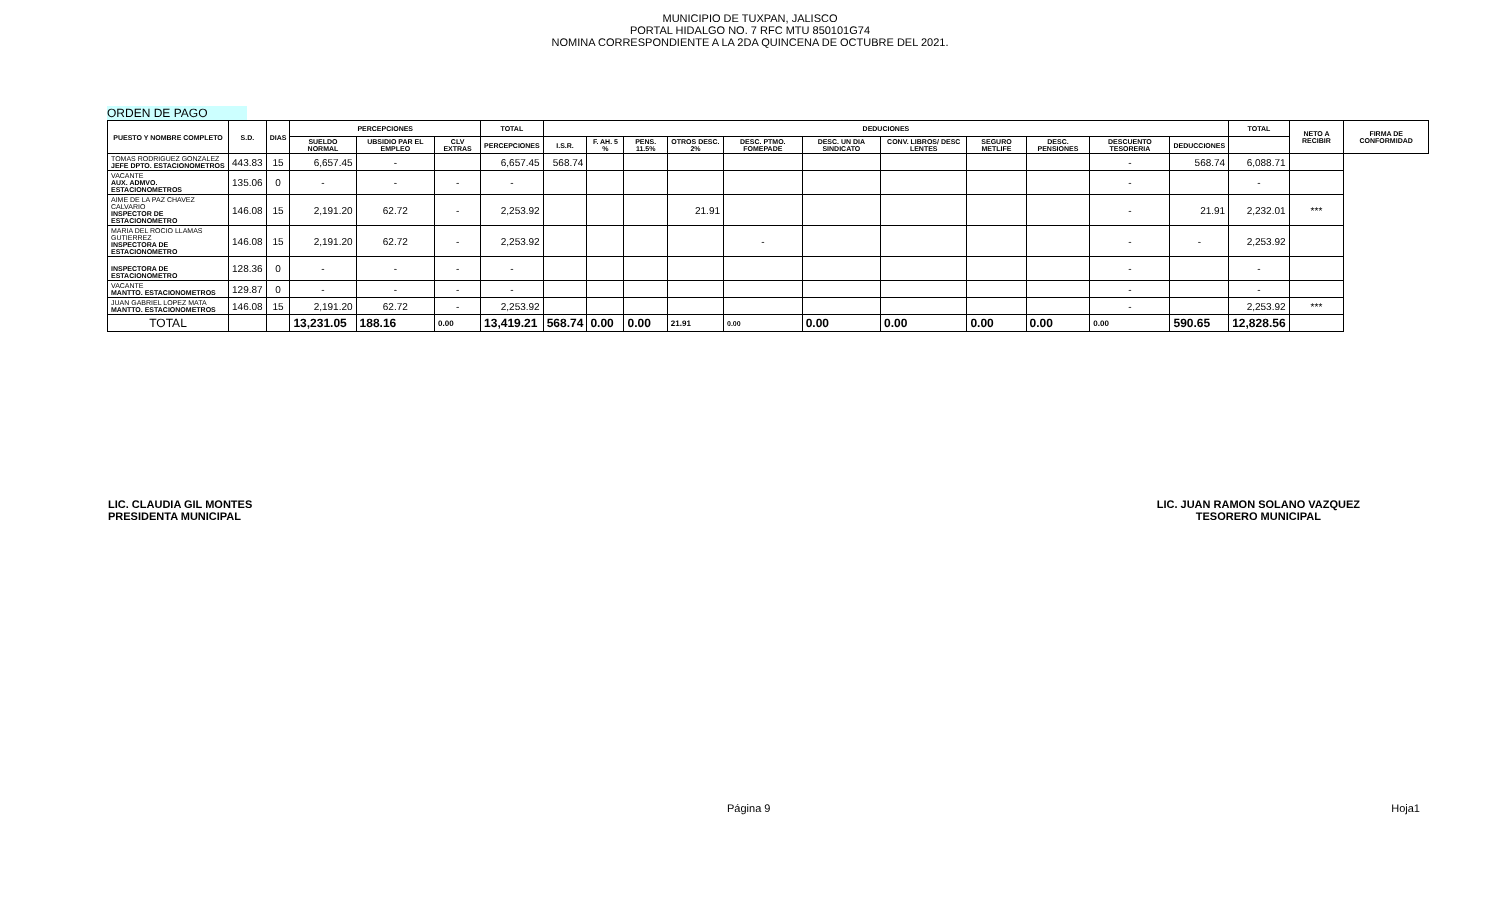MUNICIPIO DE TUXPAN, JALISCO
PORTAL HIDALGO NO. 7 RFC MTU 850101G74
NOMINA CORRESPONDIENTE A LA 2DA QUINCENA DE OCTUBRE DEL 2021.
ORDEN DE PAGO
| PUESTO Y NOMBRE COMPLETO | S.D. | DIAS | PERCEPCIONES | | | TOTAL | DEDUCIONES | | | | | | | | | | | TOTAL | NETO A RECIBIR | FIRMA DE CONFORMIDAD |
| --- | --- | --- | --- | --- | --- | --- | --- | --- | --- | --- | --- | --- | --- | --- | --- | --- | --- | --- | --- | --- |
| | | | SUELDO NORMAL | UBSIDIO PAR EL EMPLEO | CLV EXTRAS | PERCEPCIONES | I.S.R. | F. AH. 5 % | PENS. 11.5% | OTROS DESC. 2% | DESC. PTMO. FOMEPADE | DESC. UN DIA SINDICATO | CONV. LIBROS/ DESC LENTES | SEGURO METLIFE | DESC. PENSIONES | DESCUENTO TESORERIA | DEDUCCIONES | | | |
| TOMAS RODRIGUEZ GONZALEZ JEFE DPTO. ESTACIONOMETROS | 443.83 | 15 | 6,657.45 | - | | 6,657.45 | 568.74 | | | | | | | | | - | 568.74 | 6,088.71 | | |
| VACANTE AUX. ADMVO. ESTACIONOMETROS | 135.06 | 0 | - | - | - | - | | | | | | | | | | - | | - | | |
| AIME DE LA PAZ CHAVEZ CALVARIO INSPECTOR DE ESTACIONOMETRO | 146.08 | 15 | 2,191.20 | 62.72 | - | 2,253.92 | | | | 21.91 | | | | | | - | 21.91 | 2,232.01 | *** | |
| MARIA DEL ROCIO LLAMAS GUTIERREZ INSPECTORA DE ESTACIONOMETRO | 146.08 | 15 | 2,191.20 | 62.72 | - | 2,253.92 | | | | | - | | | | | - | - | 2,253.92 | | |
| INSPECTORA DE ESTACIONOMETRO | 128.36 | 0 | - | - | - | - | | | | | | | | | | - | | - | | |
| VACANTE MANTTO. ESTACIONOMETROS | 129.87 | 0 | - | - | - | - | | | | | | | | | | - | | - | | |
| JUAN GABRIEL LOPEZ MATA MANTTO. ESTACIONOMETROS | 146.08 | 15 | 2,191.20 | 62.72 | - | 2,253.92 | | | | | | | | | | - | | 2,253.92 | *** | |
| TOTAL | | | 13,231.05 | 188.16 | 0.00 | 13,419.21 | 568.74 | 0.00 | 0.00 | 21.91 | 0.00 | 0.00 | 0.00 | 0.00 | 0.00 | 0.00 | 590.65 | 12,828.56 | | |
LIC. CLAUDIA GIL MONTES
PRESIDENTA MUNICIPAL
LIC. JUAN RAMON SOLANO VAZQUEZ
TESORERO MUNICIPAL
Página 9 Hoja1